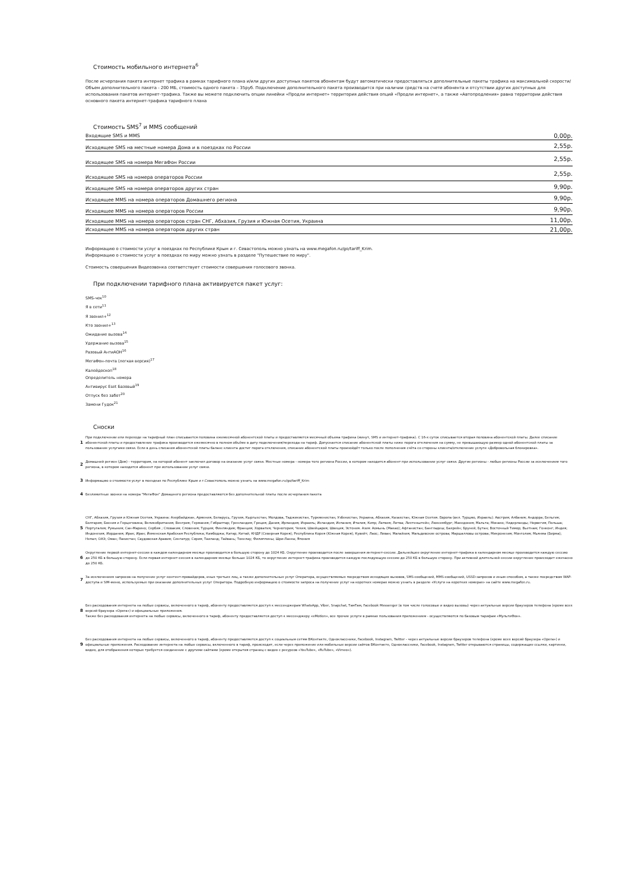Стоимость мобильного интернета<sup>6</sup>
После исчерпания пакета интернет трафика в рамках тарифного плана и/или других доступных пакетов абонентам будут автоматически предоставляться дополнительные пакеты трафика на максимальной скорости/ Объем дополнительного пакета - 200 МБ, стоимость одного пакета – 35руб. Подключение дополнительного пакета производится при наличии средств на счете абонента и отсутствии других доступных для использования пакетов интернет-трафика. Также вы можете подключить опции линейки «Продли интернет» территория действия опций «Продли интернет», а также «Автопродления» равна территории действия основного пакета интернет-трафика тарифного плана
Стоимость SMS<sup>7</sup> и MMS сообщений
| Входящие SMS и MMS | 0,00р. |
| Исходящее SMS на местные номера Дома и в поездках по России | 2,55р. |
| Исходящее SMS на номера МегаФон России | 2,55р. |
| Исходящее SMS на номера операторов России | 2,55р. |
| Исходящее SMS на номера операторов других стран | 9,90р. |
| Исходящее MMS на номера операторов Домашнего региона | 9,90р. |
| Исходящее MMS на номера операторов России | 9,90р. |
| Исходящее MMS на номера операторов стран СНГ, Абхазия, Грузия и Южная Осетия, Украина | 11,00р. |
| Исходящее MMS на номера операторов других стран | 21,00р. |
Информацию о стоимости услуг в поездках по Республике Крым и г. Севастополь можно узнать на www.megafon.ru/go/tariff_Krim.
Информацию о стоимости услуг в поездках по миру можно узнать в разделе "Путешествие по миру".
Стоимость совершения Видеозвонка соответствует стоимости совершения голосового звонка.
При подключении тарифного плана активируется пакет услуг:
SMS-чек<sup>10</sup>
Я в сети<sup>11</sup>
Я звонил+<sup>12</sup>
Кто звонил+<sup>13</sup>
Ожидание вызова<sup>14</sup>
Удержание вызова<sup>15</sup>
Разовый АнтиАОН<sup>16</sup>
МегаФон-почта (легкая версия)<sup>17</sup>
Калейдоскоп<sup>18</sup>
Определитель номера
Антивирус Eset Базовый<sup>19</sup>
Отпуск без забот<sup>20</sup>
Замени Гудок<sup>21</sup>
Сноски
1 При подключении или переходе на тарифный план списывается половина ежемесячной абонентской платы и предоставляется месячный объема трафика (минут, SMS и интернет-трафика). С 16-х суток списывается вторая половина абонентской платы. Далее списание абонентской платы и предоставление трафика производится ежемесячно в полном объёме в дату подключения/перехода на тариф. Допускается списание абонентской платы ниже порога отключения на сумму, не превышающую размер одной абонентской платы за пользование услугами связи. Если в день списания абонентской платы баланс клиента достиг порога отключения, списание абонентской платы произойдёт только после пополнения счёта со стороны клиента/отключение услуги «Добровольная блокировка».
2 Домашний регион (Дом) - территория, на которой абонент заключил договор на оказание услуг связи. Местные номера - номера того региона России, в котором находится абонент при использовании услуг связи. Другие регионы - любые регионы России за исключением того региона, в котором находится абонент при использовании услуг связи.
3 Информацию о стоимости услуг в поездках по Республике Крым и г.Севастополь можно узнать на www.megafon.ru/go/tariff_Krim
4 Безлимитные звонки на номера "МегаФон" Домашнего региона предоставляются без дополнительной платы после исчерпания пакета
5 СНГ, Абхазия, Грузия и Южная Осетия, Украина: Азербайджан, Армения, Беларусь, Грузия, Кыргызстан, Молдова, Таджикистан, Туркменистан, Узбекистан, Украина, Абхазия, Казахстан, Южная Осетия. Европа (вкл. Турцию, Израиль): Австрия; Албания; Андорра; Бельгия; Болгария; Босния и Герцеговина; Великобритания; Венгрия; Германия; Гибралтар; Гренландия; Греция; Дания; Ирландия; Израиль; Исландия; Испания; Италия; Кипр; Латвия; Литва; Лихтенштейн; Люксембург; Македония; Мальта; Монако; Нидерланды; Норвегия; Польша; Португалия; Румыния; Сан-Марино; Сербия ; Словакия; Словения; Турция; Финляндия; Франция; Хорватия; Черногория; Чехия; Швейцария; Швеция; Эстония. Азия: Аомынь (Макао); Афганистан; Бангладеш; Бахрейн; Бруней; Бутан; Восточный Тимор; Вьетнам; Гонконг; Индия; Индонезия; Иордания; Ирак; Иран; Йеменская Арабская Республика; Камбоджа; Катар; Китай; КНДР (Северная Корея); Республика Корея (Южная Корея); Кувейт; Лаос; Ливан; Малайзия; Мальдивские острова; Маршалловы острова; Микронезия; Монголия; Мьянма (Бирма); Непал; ОАЭ; Оман; Пакистан; Саудовская Аравия; Сингапур; Сирия; Таиланд; Тайвань; Токелау; Филиппины; Шри-Ланка; Япония
6 Округление первой интернет-сессии в каждом календарном месяце производится в большую сторону до 1024 КБ. Округление производится после завершения интернет-сессии. Дальнейшее округление интернет-трафика в календарном месяце производится каждую сессию до 250 КБ в большую сторону. Если первая интернет-сессия в календарном месяце больше 1024 КБ, то округление интернет-трафика производится каждую последующую сессию до 250 КБ в большую сторону. При активной длительной сессии округление происходит ежечасно до 250 КБ.
7 За исключением запросов на получение услуг контент-провайдеров, иных третьих лиц, а также дополнительных услуг Оператора, осуществляемых посредством исходящих вызовов, SMS-сообщений, MMS-сообщений, USSD-запросов и иным способом, а также посредством WAP-доступа и SIM-меню, используемых при оказании дополнительных услуг Оператора. Подробную информацию о стоимости запроса на получение услуг на коротких номерах можно узнать в разделе «Услуги на коротких номерах» на сайте www.megafon.ru.
8 Без расходования интернета на любые сервисы, включенного в тариф, абоненту предоставляется доступ к мессенджерам WhatsApp, Viber, Snapchat, ТамТам, Facebook Messenger (в том числе голосовые и видео вызовы) через актуальные версии браузеров телефона (кроме всех версий браузера «Opera») и официальные приложения.
Также без расходования интернета на любые сервисы, включенного в тариф, абоненту предоставляется доступ к мессенджеру «eMotion», все прочие услуги в рамках пользования приложением - осуществляются по базовым тарифам «МультиФон».
9 Без расходования интернета на любые сервисы, включенного в тариф, абоненту предоставляется доступ к социальным сетям ВКонтакте, Одноклассники, Facebook, Instagram, Twitter - через актуальные версии браузеров телефона (кроме всех версий браузера «Opera») и официальные приложения. Расходование интернета на любые сервисы, включенного в тариф, происходит, если через приложение или мобильные версии сайтов ВКонтакте, Одноклассники, Facebook, Instagram, Twitter открываются страницы, содержащие ссылки, картинки, видео, для отображения которых требуется соединение с другими сайтами (кроме открытия страниц с видео с ресурсов «YouTube», «RuTube», «Vimeo»).